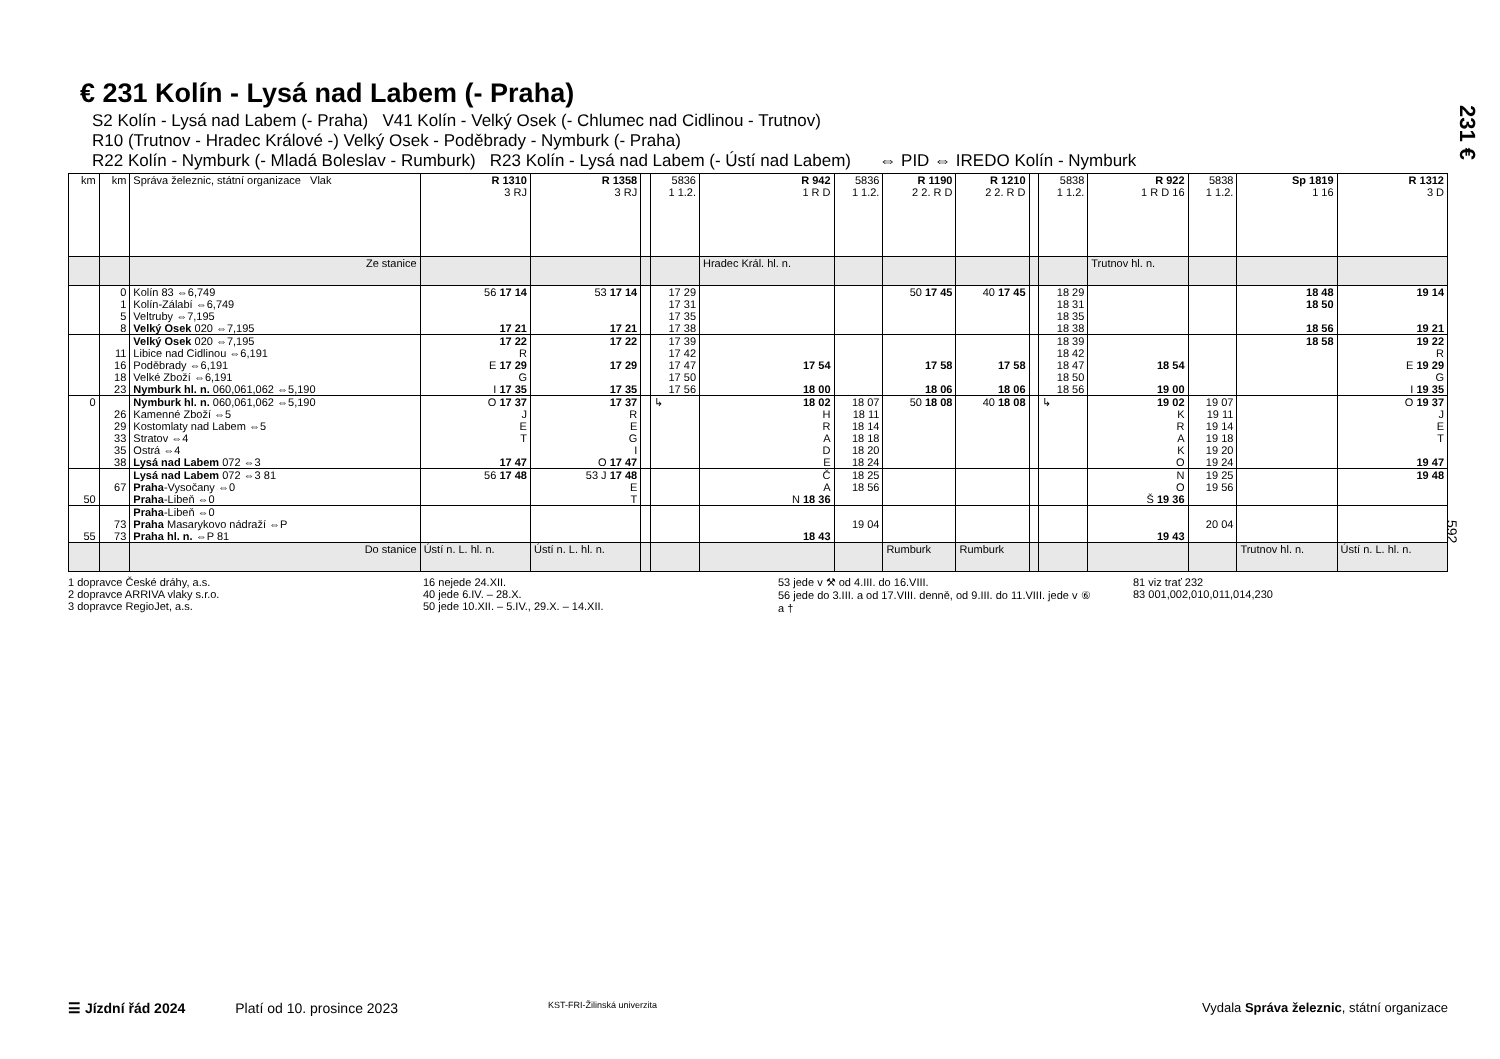231 €
592
€ 231 Kolín - Lysá nad Labem (- Praha)
S2 Kolín - Lysá nad Labem (- Praha) V41 Kolín - Velký Osek (- Chlumec nad Cidlinou - Trutnov)
R10 (Trutnov - Hradec Králové -) Velký Osek - Poděbrady - Nymburk (- Praha)
R22 Kolín - Nymburk (- Mladá Boleslav - Rumburk) R23 Kolín - Lysá nad Labem (- Ústí nad Labem) ⇔ PID ⇔ IREDO Kolín - Nymburk
| km | km | Správa železnic, státní organizace Vlak | R 1310 3 RJ | R 1358 3 RJ | | 5836 1 1.2. | R 942 1 R D | 5836 1 1.2. | R 1190 2 2. R D | R 1210 2 2. R D | | 5838 1 1.2. | R 922 1 R D 16 | 5838 1 1.2. | Sp 1819 1 16 | R 1312 3 D |
| --- | --- | --- | --- | --- | --- | --- | --- | --- | --- | --- | --- | --- | --- | --- | --- | --- |
| | | Ze stanice | | | | | Hradec Král. hl. n. | | | | | | Trutnov hl. n. | | | |
| | 0 1 5 8 | Kolín 83 ⇔6,749 Kolín-Zálabí ⇔6,749 Veltruby ⇔7,195 Velký Osek 020 ⇔7,195 | 56 17 14 17 21 | 53 17 14 17 21 | | 17 29 17 31 17 35 17 38 | | | 50 17 45 | 40 17 45 | | 18 29 18 31 18 35 18 38 | | | 18 48 18 50 18 56 | 19 14 19 21 |
| | 11 16 18 23 | Velký Osek 020 ⇔7,195 Libice nad Cidlinou ⇔6,191 Poděbrady ⇔6,191 Velké Zboží ⇔6,191 Nymburk hl. n. 060,061,062 ⇔5,190 | 17 22 R E 17 29 G I 17 35 | 17 22 17 29 17 35 | | 17 39 17 42 17 47 17 50 17 56 | 17 54 18 00 | | 17 58 18 06 | 17 58 18 06 | | 18 39 18 42 18 47 18 50 18 56 | 18 54 19 00 | | 18 58 | 19 22 R E 19 29 G I 19 35 |
| 0 | 26 29 33 35 38 | Nymburk hl. n. 060,061,062 ⇔5,190 Kamenné Zboží ⇔5 Kostomlaty nad Labem ⇔5 Stratov ⇔4 Ostrá ⇔4 Lysá nad Labem 072 ⇔3 | O 17 37 J E T 17 47 | 17 37 R E G I O 17 47 | | ↳ | 18 02 H R A D E | 18 07 18 11 18 14 18 18 18 20 18 24 | 50 18 08 | 40 18 08 | | ↳ | 19 02 K R A K O | 19 07 19 11 19 14 19 18 19 20 19 24 | | O 19 37 J E T 19 47 |
| 50 | 67 | Lysá nad Labem 072 ⇔3 81 Praha -Vysočany ⇔0 Praha -Libeň ⇔0 | 56 17 48 | 53 J 17 48 E T | | | Č A N 18 36 | 18 25 18 56 | | | | | N O Š 19 36 | 19 25 19 56 | | 19 48 |
| 55 | 73 73 | Praha -Libeň ⇔0 Praha Masarykovo nádraží ⇔P Praha hl. n. ⇔P 81 | | | | | 18 43 | 19 04 | | | | | 19 43 | 20 04 | | |
| | | Do stanice | Ústí n. L. hl. n. | Ústí n. L. hl. n. | | | | | Rumburk | Rumburk | | | | | Trutnov hl. n. | Ústí n. L. hl. n. |
1 dopravce České dráhy, a.s.
2 dopravce ARRIVA vlaky s.r.o.
3 dopravce RegioJet, a.s.
16 nejede 24.XII.
40 jede 6.IV. – 28.X.
50 jede 10.XII. – 5.IV., 29.X. – 14.XII.
53 jede v ⚒ od 4.III. do 16.VIII.
56 jede do 3.III. a od 17.VIII. denně, od 9.III. do 11.VIII. jede v ⑥ a †
81 viz trať 232
83 001,002,010,011,014,230
☰ Jízdní řád 2024 Platí od 10. prosince 2023 KST-FRI-Žilinská univerzita Vydala Správa železnic, státní organizace